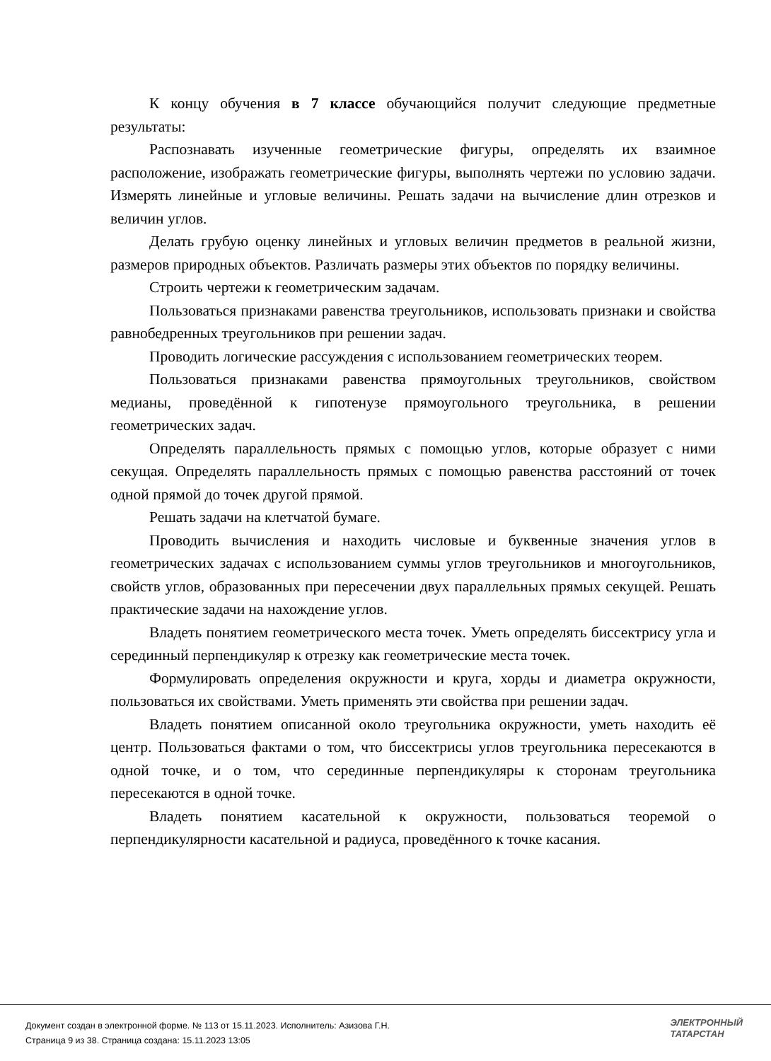К концу обучения в 7 классе обучающийся получит следующие предметные результаты:
Распознавать изученные геометрические фигуры, определять их взаимное расположение, изображать геометрические фигуры, выполнять чертежи по условию задачи. Измерять линейные и угловые величины. Решать задачи на вычисление длин отрезков и величин углов.
Делать грубую оценку линейных и угловых величин предметов в реальной жизни, размеров природных объектов. Различать размеры этих объектов по порядку величины.
Строить чертежи к геометрическим задачам.
Пользоваться признаками равенства треугольников, использовать признаки и свойства равнобедренных треугольников при решении задач.
Проводить логические рассуждения с использованием геометрических теорем.
Пользоваться признаками равенства прямоугольных треугольников, свойством медианы, проведённой к гипотенузе прямоугольного треугольника, в решении геометрических задач.
Определять параллельность прямых с помощью углов, которые образует с ними секущая. Определять параллельность прямых с помощью равенства расстояний от точек одной прямой до точек другой прямой.
Решать задачи на клетчатой бумаге.
Проводить вычисления и находить числовые и буквенные значения углов в геометрических задачах с использованием суммы углов треугольников и многоугольников, свойств углов, образованных при пересечении двух параллельных прямых секущей. Решать практические задачи на нахождение углов.
Владеть понятием геометрического места точек. Уметь определять биссектрису угла и серединный перпендикуляр к отрезку как геометрические места точек.
Формулировать определения окружности и круга, хорды и диаметра окружности, пользоваться их свойствами. Уметь применять эти свойства при решении задач.
Владеть понятием описанной около треугольника окружности, уметь находить её центр. Пользоваться фактами о том, что биссектрисы углов треугольника пересекаются в одной точке, и о том, что серединные перпендикуляры к сторонам треугольника пересекаются в одной точке.
Владеть понятием касательной к окружности, пользоваться теоремой о перпендикулярности касательной и радиуса, проведённого к точке касания.
Документ создан в электронной форме. № 113 от 15.11.2023. Исполнитель: Азизова Г.Н.
Страница 9 из 38. Страница создана: 15.11.2023 13:05
ЭЛЕКТРОННЫЙ
ТАТАРСТАН